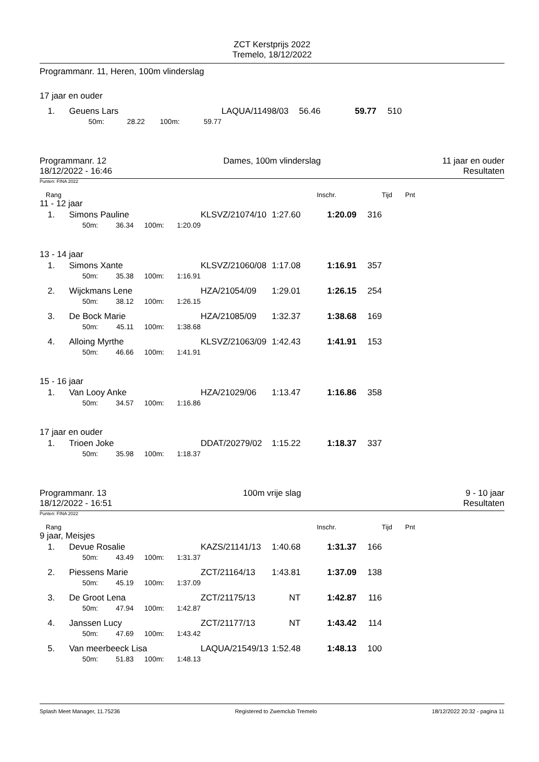ZCT Kerstprijs 2022
Tremelo, 18/12/2022
Programmanr. 11, Heren, 100m vlinderslag
17 jaar en ouder
| 1. | Geuens Lars | | | | LAQUA/11498/03 | 56.46 | 59.77 | 510 |
| | 50m: | 28.22 | 100m: | 59.77 | | | | |
Programmanr. 12
18/12/2022 - 16:46
Dames, 100m vlinderslag 11 jaar en ouder
Resultaten
Punten: FINA 2022
| Rang | Inschr. | Tijd | Pnt |
| 11 - 12 jaar | | | | | | | | |
| 1. | Simons Pauline | | | | KLSVZ/21074/10 | 1:27.60 | 1:20.09 | 316 |
| | 50m: | 36.34 | 100m: | 1:20.09 | | | | |
| 13 - 14 jaar | | | | | | | | |
| 1. | Simons Xante | | | | KLSVZ/21060/08 | 1:17.08 | 1:16.91 | 357 |
| | 50m: | 35.38 | 100m: | 1:16.91 | | | | |
| 2. | Wijckmans Lene | | | | HZA/21054/09 | 1:29.01 | 1:26.15 | 254 |
| | 50m: | 38.12 | 100m: | 1:26.15 | | | | |
| 3. | De Bock Marie | | | | HZA/21085/09 | 1:32.37 | 1:38.68 | 169 |
| | 50m: | 45.11 | 100m: | 1:38.68 | | | | |
| 4. | Alloing Myrthe | | | | KLSVZ/21063/09 | 1:42.43 | 1:41.91 | 153 |
| | 50m: | 46.66 | 100m: | 1:41.91 | | | | |
| 15 - 16 jaar | | | | | | | | |
| 1. | Van Looy Anke | | | | HZA/21029/06 | 1:13.47 | 1:16.86 | 358 |
| | 50m: | 34.57 | 100m: | 1:16.86 | | | | |
| 17 jaar en ouder | | | | | | | | |
| 1. | Trioen Joke | | | | DDAT/20279/02 | 1:15.22 | 1:18.37 | 337 |
| | 50m: | 35.98 | 100m: | 1:18.37 | | | | |
Programmanr. 13
18/12/2022 - 16:51
100m vrije slag 9 - 10 jaar
Resultaten
Punten: FINA 2022
| Rang | Inschr. | Tijd | Pnt |
| 9 jaar, Meisjes | | | | | | | | |
| 1. | Devue Rosalie | | | | KAZS/21141/13 | 1:40.68 | 1:31.37 | 166 |
| | 50m: | 43.49 | 100m: | 1:31.37 | | | | |
| 2. | Piessens Marie | | | | ZCT/21164/13 | 1:43.81 | 1:37.09 | 138 |
| | 50m: | 45.19 | 100m: | 1:37.09 | | | | |
| 3. | De Groot Lena | | | | ZCT/21175/13 | NT | 1:42.87 | 116 |
| | 50m: | 47.94 | 100m: | 1:42.87 | | | | |
| 4. | Janssen Lucy | | | | ZCT/21177/13 | NT | 1:43.42 | 114 |
| | 50m: | 47.69 | 100m: | 1:43.42 | | | | |
| 5. | Van meerbeeck Lisa | | | | LAQUA/21549/13 | 1:52.48 | 1:48.13 | 100 |
| | 50m: | 51.83 | 100m: | 1:48.13 | | | | |
Splash Meet Manager, 11.75236 Registered to Zwemclub Tremelo 18/12/2022 20:32 - pagina 11